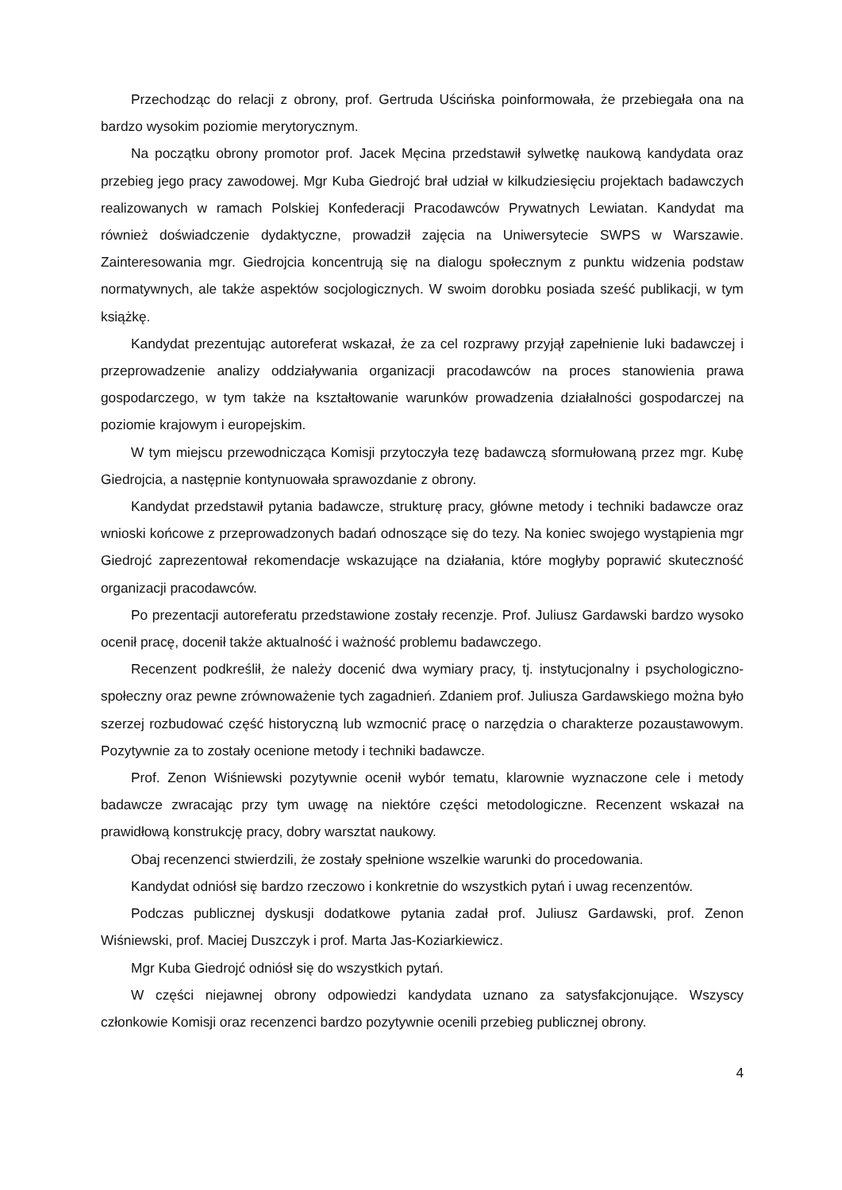Przechodząc do relacji z obrony, prof. Gertruda Uścińska poinformowała, że przebiegała ona na bardzo wysokim poziomie merytorycznym.
Na początku obrony promotor prof. Jacek Męcina przedstawił sylwetkę naukową kandydata oraz przebieg jego pracy zawodowej. Mgr Kuba Giedrojć brał udział w kilkudziesięciu projektach badawczych realizowanych w ramach Polskiej Konfederacji Pracodawców Prywatnych Lewiatan. Kandydat ma również doświadczenie dydaktyczne, prowadził zajęcia na Uniwersytecie SWPS w Warszawie. Zainteresowania mgr. Giedrojcia koncentrują się na dialogu społecznym z punktu widzenia podstaw normatywnych, ale także aspektów socjologicznych. W swoim dorobku posiada sześć publikacji, w tym książkę.
Kandydat prezentując autoreferat wskazał, że za cel rozprawy przyjął zapełnienie luki badawczej i przeprowadzenie analizy oddziaływania organizacji pracodawców na proces stanowienia prawa gospodarczego, w tym także na kształtowanie warunków prowadzenia działalności gospodarczej na poziomie krajowym i europejskim.
W tym miejscu przewodnicząca Komisji przytoczyła tezę badawczą sformułowaną przez mgr. Kubę Giedrojcia, a następnie kontynuowała sprawozdanie z obrony.
Kandydat przedstawił pytania badawcze, strukturę pracy, główne metody i techniki badawcze oraz wnioski końcowe z przeprowadzonych badań odnoszące się do tezy. Na koniec swojego wystąpienia mgr Giedrojć zaprezentował rekomendacje wskazujące na działania, które mogłyby poprawić skuteczność organizacji pracodawców.
Po prezentacji autoreferatu przedstawione zostały recenzje. Prof. Juliusz Gardawski bardzo wysoko ocenił pracę, docenił także aktualność i ważność problemu badawczego.
Recenzent podkreślił, że należy docenić dwa wymiary pracy, tj. instytucjonalny i psychologiczno-społeczny oraz pewne zrównoważenie tych zagadnień. Zdaniem prof. Juliusza Gardawskiego można było szerzej rozbudować część historyczną lub wzmocnić pracę o narzędzia o charakterze pozaustawowym. Pozytywnie za to zostały ocenione metody i techniki badawcze.
Prof. Zenon Wiśniewski pozytywnie ocenił wybór tematu, klarownie wyznaczone cele i metody badawcze zwracając przy tym uwagę na niektóre części metodologiczne. Recenzent wskazał na prawidłową konstrukcję pracy, dobry warsztat naukowy.
Obaj recenzenci stwierdzili, że zostały spełnione wszelkie warunki do procedowania.
Kandydat odniósł się bardzo rzeczowo i konkretnie do wszystkich pytań i uwag recenzentów.
Podczas publicznej dyskusji dodatkowe pytania zadał prof. Juliusz Gardawski, prof. Zenon Wiśniewski, prof. Maciej Duszczyk i prof. Marta Jas-Koziarkiewicz.
Mgr Kuba Giedrojć odniósł się do wszystkich pytań.
W części niejawnej obrony odpowiedzi kandydata uznano za satysfakcjonujące. Wszyscy członkowie Komisji oraz recenzenci bardzo pozytywnie ocenili przebieg publicznej obrony.
4